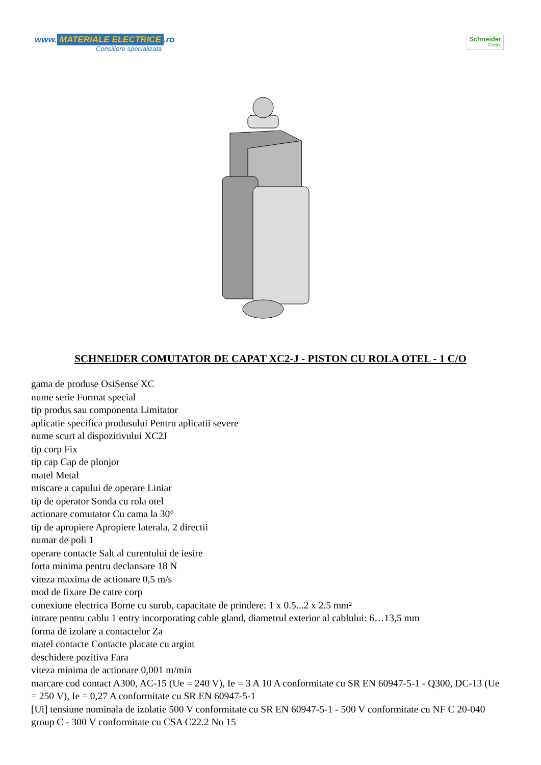www. MATERIALE ELECTRICE.ro
Consiliere specializata
Schneider
Electric
SCHNEIDER COMUTATOR DE CAPAT XC2-J - PISTON CU ROLA OTEL - 1 C/O
gama de produse OsiSense XC
nume serie Format special
tip produs sau componenta Limitator
aplicatie specifica produsului Pentru aplicatii severe
nume scurt al dispozitivului XC2J
tip corp Fix
tip cap Cap de plonjor
matel Metal
miscare a capului de operare Liniar
tip de operator Sonda cu rola otel
actionare comutator Cu cama la 30°
tip de apropiere Apropiere laterala, 2 directii
numar de poli 1
operare contacte Salt al curentului de iesire
forta minima pentru declansare 18 N
viteza maxima de actionare 0,5 m/s
mod de fixare De catre corp
conexiune electrica Borne cu surub, capacitate de prindere: 1 x 0.5...2 x 2.5 mm²
intrare pentru cablu 1 entry incorporating cable gland, diametrul exterior al cablului: 6…13,5 mm
forma de izolare a contactelor Za
matel contacte Contacte placate cu argint
deschidere pozitiva Fara
viteza minima de actionare 0,001 m/min
marcare cod contact A300, AC-15 (Ue = 240 V), Ie = 3 A 10 A conformitate cu SR EN 60947-5-1 - Q300, DC-13 (Ue = 250 V), Ie = 0,27 A conformitate cu SR EN 60947-5-1
[Ui] tensiune nominala de izolatie 500 V conformitate cu SR EN 60947-5-1 - 500 V conformitate cu NF C 20-040 group C - 300 V conformitate cu CSA C22.2 No 15